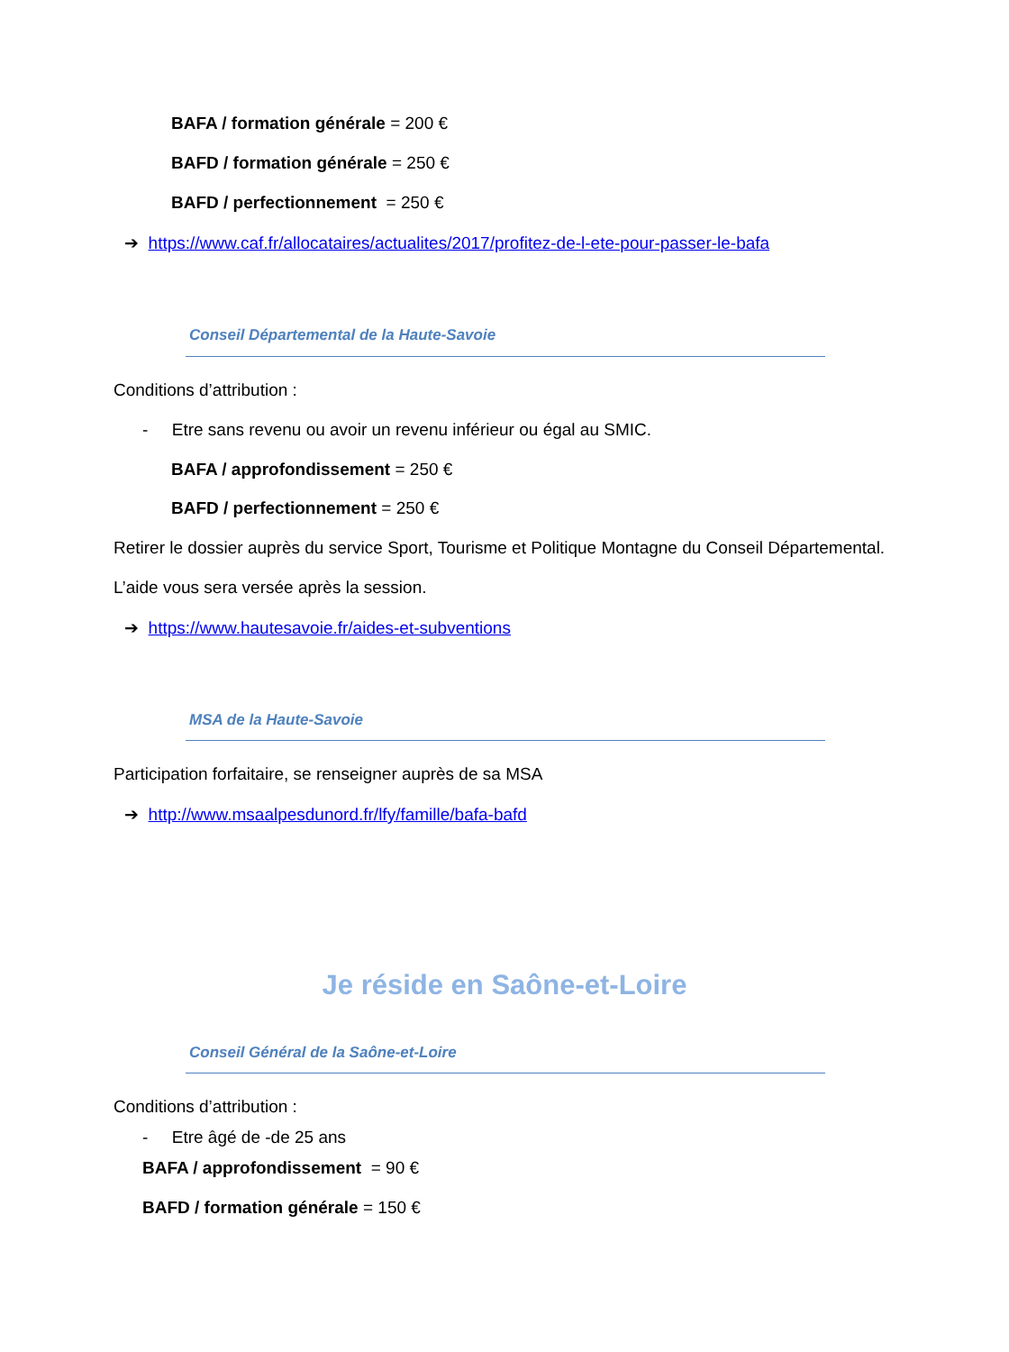BAFA / formation générale = 200 €
BAFD / formation générale = 250 €
BAFD / perfectionnement = 250 €
➔ https://www.caf.fr/allocataires/actualites/2017/profitez-de-l-ete-pour-passer-le-bafa
Conseil Départemental de la Haute-Savoie
Conditions d’attribution :
- Etre sans revenu ou avoir un revenu inférieur ou égal au SMIC.
BAFA / approfondissement = 250 €
BAFD / perfectionnement = 250 €
Retirer le dossier auprès du service Sport, Tourisme et Politique Montagne du Conseil Départemental.
L’aide vous sera versée après la session.
➔ https://www.hautesavoie.fr/aides-et-subventions
MSA de la Haute-Savoie
Participation forfaitaire, se renseigner auprès de sa MSA
➔ http://www.msaalpesdunord.fr/lfy/famille/bafa-bafd
Je réside en Saône-et-Loire
Conseil Général de la Saône-et-Loire
Conditions d’attribution :
- Etre âgé de -de 25 ans
BAFA / approfondissement = 90 €
BAFD / formation générale = 150 €